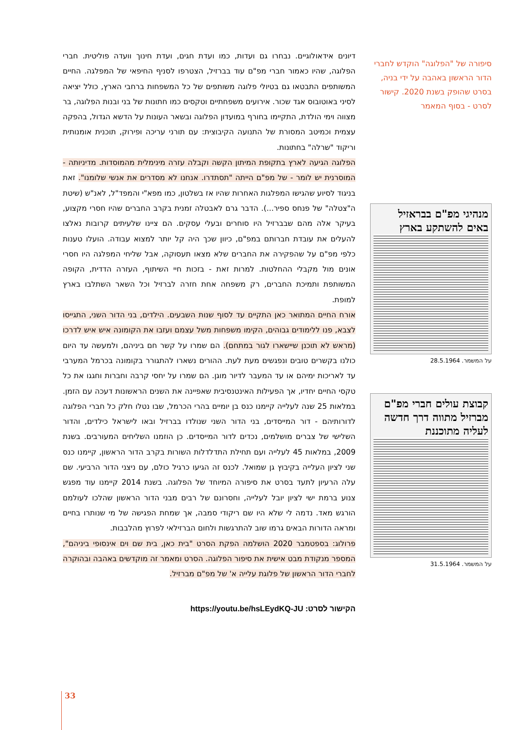סיפורה של "הפלוגה" הוקדש לחברי הדור הראשון באהבה על ידי בניה, בסרט שהופק בשנת 2020. קישור לסרט - בסוף המאמר
מנהיגי מפ"ם בבראזיל באים להשתקע בארץ
על המשמר. 28.5.1964
קבוצת עולים חברי מפ"ם מברזיל מתווה דרך חדשה לעליה מתוכננת
על המשמר. 31.5.1964
דיונים אידאולוגיים. נבחרו גם ועדות, כמו ועדת חגים, ועדת חינוך וועדה פוליטית. חברי הפלוגה, שהיו כאמור חברי מפ"ם עוד בברזיל, הצטרפו לסניף החיפאי של המפלגה. החיים המשותפים התבטאו גם בטיולי פלוגה משותפים של כל המשפחות ברחבי הארץ, כולל יציאה לסיני באוטובוס אגד שכור. אירועים משפחתיים וטקסים כמו חתונות של בני ובנות הפלוגה, בר מצווה וימי הולדת, התקיימו בחורף במועדון הפלוגה ובשאר העונות על הדשא הגדול, בהפקה עצמית וכמיטב המסורת של התנועה הקיבוצית: עם תורני עריכה ופירוק, תוכנית אומנותית וריקוד "שרלה" בחתונות.
הפלוגה הגיעה לארץ בתקופת המיתון הקשה וקבלה עזרה מינימלית מהמוסדות. מדיניותה - המוסרנית יש לומר - של מפ"ם הייתה "תסתדרו. אנחנו לא מסדרים את אנשי שלומנו". זאת בניגוד לסיוע שהגישו המפלגות האחרות שהיו אז בשלטון, כמו מפא"י והמפד"ל, לאנ"ש (שיטת ה"צטלה" של פנחס ספיר...). הדבר גרם לאבטלה זמנית בקרב החברים שהיו חסרי מקצוע, בעיקר אלה מהם שבברזיל היו סוחרים ובעלי עסקים. הם ציינו שלעיתים קרובות נאלצו להעלים את עובדת חברותם במפ"ם, כיוון שכך היה קל יותר למצוא עבודה. הועלו טענות כלפי מפ"ם על שהפקירה את החברים שלא מצאו תעסוקה, אבל שליחי המפלגה היו חסרי אונים מול מקבלי ההחלטות. למרות זאת - בזכות חיי השיתוף, העזרה הדדית, הקופה המשותפת ותמיכת החברים, רק משפחה אחת חזרה לברזיל וכל השאר השתלבו בארץ למופת.
אורח החיים המתואר כאן התקיים עד לסוף שנות השבעים. הילדים, בני הדור השני, התגייסו לצבא, פנו ללימודים גבוהים, הקימו משפחות משל עצמם ועזבו את הקומונה איש איש לדרכו (מראש לא תוכנן שיישארו לגור במתחם). הם שמרו על קשר חם ביניהם, ולמעשה עד היום כולנו בקשרים טובים ונפגשים מעת לעת. ההורים נשארו להתגורר בקומונה בכרמל המערבי עד לאריכות ימיהם או עד המעבר לדיור מוגן. הם שמרו על יחסי קרבה וחברות וחגגו את כל טקסי החיים יחדיו, אך הפעילות האינטנסיבית שאפיינה את השנים הראשונות דעכה עם הזמן. במלאות 25 שנה לעלייה קיימנו כנס בן יומיים בהרי הכרמל, שבו נטלו חלק כל חברי הפלוגה לדורותיהם - דור המייסדים, בני הדור השני שנולדו בברזיל ובאו לישראל כילדים, והדור השלישי של צברים מושלמים, נכדים לדור המייסדים. כן הוזמנו השליחים המעורבים. בשנת 2009, במלאות 45 לעלייה ועם תחילת התדלדלות השורות בקרב הדור הראשון, קיימנו כנס שני לציון העלייה בקיבוץ גן שמואל. לכנס זה הגיעו כרגיל כולם, עם ניצני הדור הרביעי. שם עלה הרעיון לתעד בסרט את סיפורה המיוחד של הפלוגה. בשנת 2014 קיימנו עוד מפגש צנוע ברמת ישי לציון יובל לעלייה, וחסרונם של רבים מבני הדור הראשון שהלכו לעולמם הורגש מאד. נדמה לי שלא היו שם ריקודי סמבה, אך שמחת הפגישה של מי שנותרו בחיים ומראה הדורות הבאים גרמו שוב להתרגשות ולחום הברזילאי לפרוץ מהלבבות.
פרולוג: בספטמבר 2020 הושלמה הפקת הסרט "בית כאן, בית שם וים אינסופי ביניהם", המספר מנקודת מבט אישית את סיפור הפלוגה. הסרט ומאמר זה מוקדשים באהבה ובהוקרה לחברי הדור הראשון של פלוגת עלייה א' של מפ"ם מברזיל.
הקישור לסרט: https://youtu.be/hsLEydKQ-JU
33